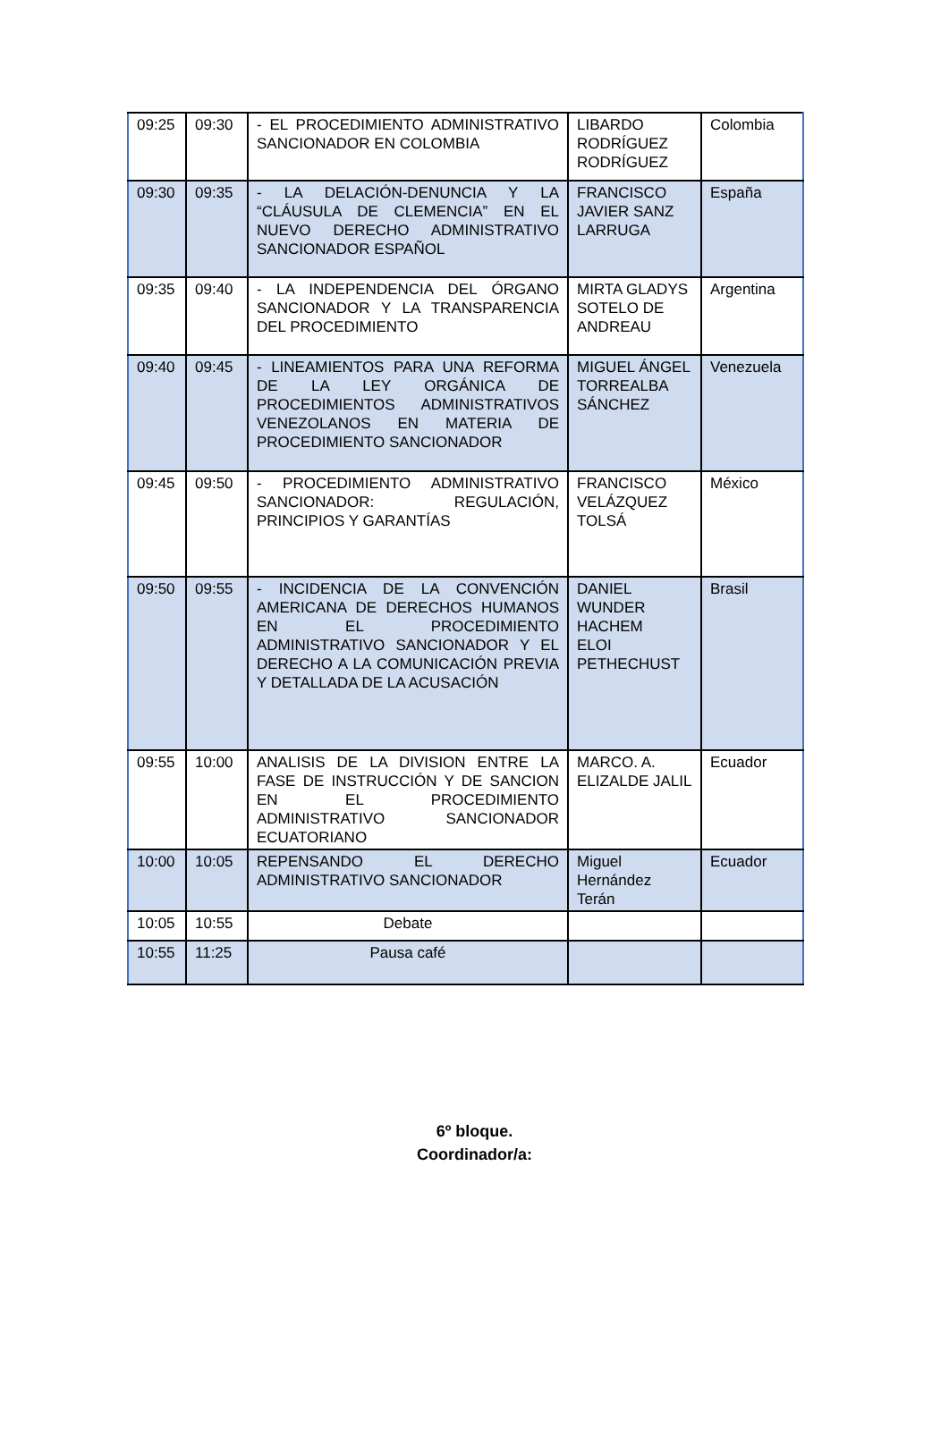| 09:25 | 09:30 | - EL PROCEDIMIENTO ADMINISTRATIVO SANCIONADOR EN COLOMBIA | LIBARDO RODRÍGUEZ RODRÍGUEZ | Colombia |
| 09:30 | 09:35 | - LA DELACIÓN-DENUNCIA Y LA “CLÁUSULA DE CLEMENCIA” EN EL NUEVO DERECHO ADMINISTRATIVO SANCIONADOR ESPAÑOL | FRANCISCO JAVIER SANZ LARRUGA | España |
| 09:35 | 09:40 | - LA INDEPENDENCIA DEL ÓRGANO SANCIONADOR Y LA TRANSPARENCIA DEL PROCEDIMIENTO | MIRTA GLADYS SOTELO DE ANDREAU | Argentina |
| 09:40 | 09:45 | - LINEAMIENTOS PARA UNA REFORMA DE LA LEY ORGÁNICA DE PROCEDIMIENTOS ADMINISTRATIVOS VENEZOLANOS EN MATERIA DE PROCEDIMIENTO SANCIONADOR | MIGUEL ÁNGEL TORREALBA SÁNCHEZ | Venezuela |
| 09:45 | 09:50 | - PROCEDIMIENTO ADMINISTRATIVO SANCIONADOR: REGULACIÓN, PRINCIPIOS Y GARANTÍAS | FRANCISCO VELÁZQUEZ TOLSÁ | México |
| 09:50 | 09:55 | - INCIDENCIA DE LA CONVENCIÓN AMERICANA DE DERECHOS HUMANOS EN EL PROCEDIMIENTO ADMINISTRATIVO SANCIONADOR Y EL DERECHO A LA COMUNICACIÓN PREVIA Y DETALLADA DE LA ACUSACIÓN | DANIEL WUNDER HACHEM ELOI PETHECHUST | Brasil |
| 09:55 | 10:00 | ANALISIS DE LA DIVISION ENTRE LA FASE DE INSTRUCCIÓN Y DE SANCION EN EL PROCEDIMIENTO ADMINISTRATIVO SANCIONADOR ECUATORIANO | MARCO. A. ELIZALDE JALIL | Ecuador |
| 10:00 | 10:05 | REPENSANDO EL DERECHO ADMINISTRATIVO SANCIONADOR | Miguel Hernández Terán | Ecuador |
| 10:05 | 10:55 | Debate | | |
| 10:55 | 11:25 | Pausa café | | |
6º bloque.
Coordinador/a: